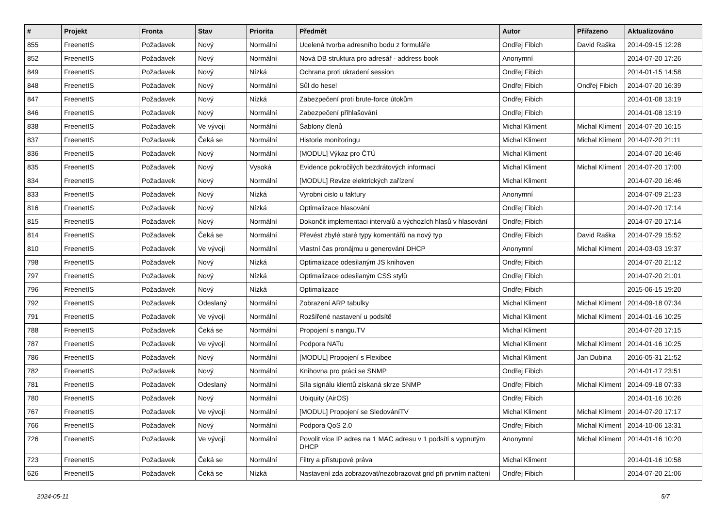| # | Projekt | Fronta | Stav | Priorita | Předmět | Autor | Přiřazeno | Aktualizováno |
| --- | --- | --- | --- | --- | --- | --- | --- | --- |
| 855 | FreenetIS | Požadavek | Nový | Normální | Ucelená tvorba adresního bodu z formuláře | Ondřej Fibich | David Raška | 2014-09-15 12:28 |
| 852 | FreenetIS | Požadavek | Nový | Normální | Nová DB struktura pro adresář - address book | Anonymní | | 2014-07-20 17:26 |
| 849 | FreenetIS | Požadavek | Nový | Nízká | Ochrana proti ukradení session | Ondřej Fibich | | 2014-01-15 14:58 |
| 848 | FreenetIS | Požadavek | Nový | Normální | Sůl do hesel | Ondřej Fibich | Ondřej Fibich | 2014-07-20 16:39 |
| 847 | FreenetIS | Požadavek | Nový | Nízká | Zabezpečení proti brute-force útokům | Ondřej Fibich | | 2014-01-08 13:19 |
| 846 | FreenetIS | Požadavek | Nový | Normální | Zabezpečení přihlašování | Ondřej Fibich | | 2014-01-08 13:19 |
| 838 | FreenetIS | Požadavek | Ve vývoji | Normální | Šablony členů | Michal Kliment | Michal Kliment | 2014-07-20 16:15 |
| 837 | FreenetIS | Požadavek | Čeká se | Normální | Historie monitoringu | Michal Kliment | Michal Kliment | 2014-07-20 21:11 |
| 836 | FreenetIS | Požadavek | Nový | Normální | [MODUL] Výkaz pro ČTÚ | Michal Kliment | | 2014-07-20 16:46 |
| 835 | FreenetIS | Požadavek | Nový | Vysoká | Evidence pokročilých bezdrátových informací | Michal Kliment | Michal Kliment | 2014-07-20 17:00 |
| 834 | FreenetIS | Požadavek | Nový | Normální | [MODUL] Revize elektrických zařízení | Michal Kliment | | 2014-07-20 16:46 |
| 833 | FreenetIS | Požadavek | Nový | Nízká | Vyrobni cislo u faktury | Anonymní | | 2014-07-09 21:23 |
| 816 | FreenetIS | Požadavek | Nový | Nízká | Optimalizace hlasování | Ondřej Fibich | | 2014-07-20 17:14 |
| 815 | FreenetIS | Požadavek | Nový | Normální | Dokončit implementaci intervalů a výchozích hlasů v hlasování | Ondřej Fibich | | 2014-07-20 17:14 |
| 814 | FreenetIS | Požadavek | Čeká se | Normální | Převést zbylé staré typy komentářů na nový typ | Ondřej Fibich | David Raška | 2014-07-29 15:52 |
| 810 | FreenetIS | Požadavek | Ve vývoji | Normální | Vlastní čas pronájmu u generování DHCP | Anonymní | Michal Kliment | 2014-03-03 19:37 |
| 798 | FreenetIS | Požadavek | Nový | Nízká | Optimalizace odesílaným JS knihoven | Ondřej Fibich | | 2014-07-20 21:12 |
| 797 | FreenetIS | Požadavek | Nový | Nízká | Optimalizace odesílaným CSS stylů | Ondřej Fibich | | 2014-07-20 21:01 |
| 796 | FreenetIS | Požadavek | Nový | Nízká | Optimalizace | Ondřej Fibich | | 2015-06-15 19:20 |
| 792 | FreenetIS | Požadavek | Odeslaný | Normální | Zobrazení ARP tabulky | Michal Kliment | Michal Kliment | 2014-09-18 07:34 |
| 791 | FreenetIS | Požadavek | Ve vývoji | Normální | Rozšířené nastavení u podsítě | Michal Kliment | Michal Kliment | 2014-01-16 10:25 |
| 788 | FreenetIS | Požadavek | Čeká se | Normální | Propojení s nangu.TV | Michal Kliment | | 2014-07-20 17:15 |
| 787 | FreenetIS | Požadavek | Ve vývoji | Normální | Podpora NATu | Michal Kliment | Michal Kliment | 2014-01-16 10:25 |
| 786 | FreenetIS | Požadavek | Nový | Normální | [MODUL] Propojení s Flexibee | Michal Kliment | Jan Dubina | 2016-05-31 21:52 |
| 782 | FreenetIS | Požadavek | Nový | Normální | Knihovna pro práci se SNMP | Ondřej Fibich | | 2014-01-17 23:51 |
| 781 | FreenetIS | Požadavek | Odeslaný | Normální | Síla signálu klientů získaná skrze SNMP | Ondřej Fibich | Michal Kliment | 2014-09-18 07:33 |
| 780 | FreenetIS | Požadavek | Nový | Normální | Ubiquity (AirOS) | Ondřej Fibich | | 2014-01-16 10:26 |
| 767 | FreenetIS | Požadavek | Ve vývoji | Normální | [MODUL] Propojení se SledováníTV | Michal Kliment | Michal Kliment | 2014-07-20 17:17 |
| 766 | FreenetIS | Požadavek | Nový | Normální | Podpora QoS 2.0 | Ondřej Fibich | Michal Kliment | 2014-10-06 13:31 |
| 726 | FreenetIS | Požadavek | Ve vývoji | Normální | Povolit více IP adres na 1 MAC adresu v 1 podsíti s vypnutým DHCP | Anonymní | Michal Kliment | 2014-01-16 10:20 |
| 723 | FreenetIS | Požadavek | Čeká se | Normální | Filtry a přístupové práva | Michal Kliment | | 2014-01-16 10:58 |
| 626 | FreenetIS | Požadavek | Čeká se | Nízká | Nastavení zda zobrazovat/nezobrazovat grid při prvním načtení | Ondřej Fibich | | 2014-07-20 21:06 |
2024-05-11 5/7